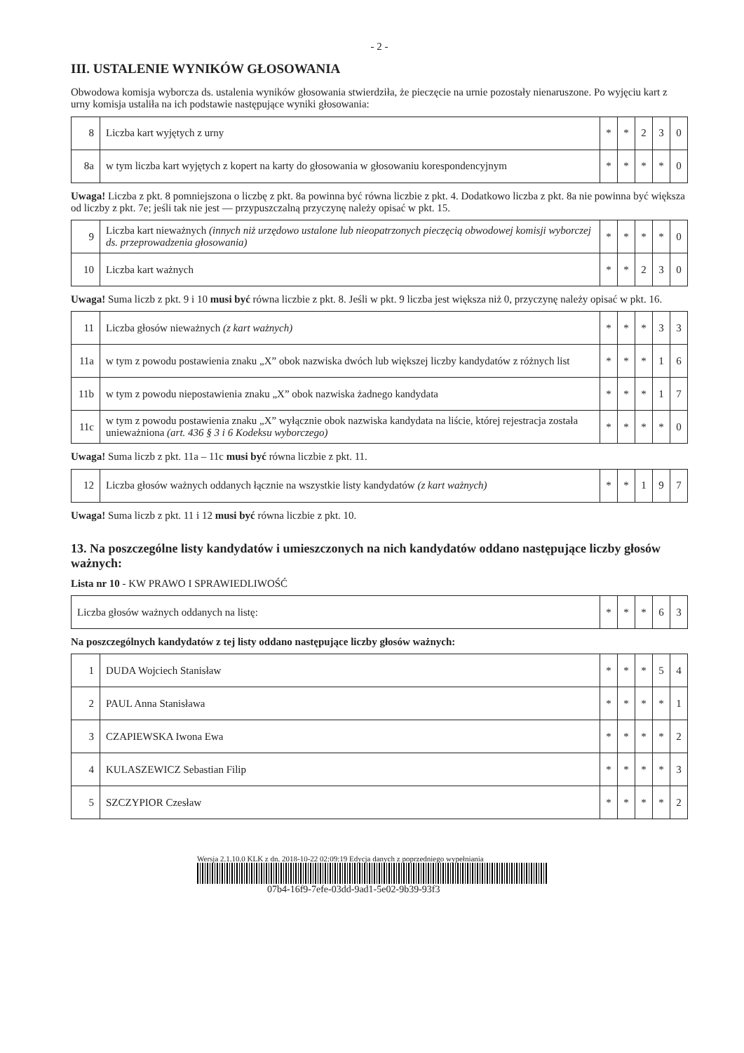- 2 -
III. USTALENIE WYNIKÓW GŁOSOWANIA
Obwodowa komisja wyborcza ds. ustalenia wyników głosowania stwierdziła, że pieczęcie na urnie pozostały nienaruszone. Po wyjęciu kart z urny komisja ustaliła na ich podstawie następujące wyniki głosowania:
| 8 | Liczba kart wyjętych z urny | * | * | 2 | 3 | 0 |
| 8a | w tym liczba kart wyjętych z kopert na karty do głosowania w głosowaniu korespondencyjnym | * | * | * | * | 0 |
Uwaga! Liczba z pkt. 8 pomniejszona o liczbę z pkt. 8a powinna być równa liczbie z pkt. 4. Dodatkowo liczba z pkt. 8a nie powinna być większa od liczby z pkt. 7e; jeśli tak nie jest — przypuszczalną przyczynę należy opisać w pkt. 15.
| 9 | Liczba kart nieważnych (innych niż urzędowo ustalone lub nieopatrzonych pieczęcią obwodowej komisji wyborczej ds. przeprowadzenia głosowania) | * | * | * | * | 0 |
| 10 | Liczba kart ważnych | * | * | 2 | 3 | 0 |
Uwaga! Suma liczb z pkt. 9 i 10 musi być równa liczbie z pkt. 8. Jeśli w pkt. 9 liczba jest większa niż 0, przyczynę należy opisać w pkt. 16.
| 11 | Liczba głosów nieważnych (z kart ważnych) | * | * | * | 3 | 3 |
| 11a | w tym z powodu postawienia znaku „X” obok nazwiska dwóch lub większej liczby kandydatów z różnych list | * | * | * | 1 | 6 |
| 11b | w tym z powodu niepostawienia znaku „X” obok nazwiska żadnego kandydata | * | * | * | 1 | 7 |
| 11c | w tym z powodu postawienia znaku „X” wyłącznie obok nazwiska kandydata na liście, której rejestracja została unieważniona (art. 436 § 3 i 6 Kodeksu wyborczego) | * | * | * | * | 0 |
Uwaga! Suma liczb z pkt. 11a – 11c musi być równa liczbie z pkt. 11.
| 12 | Liczba głosów ważnych oddanych łącznie na wszystkie listy kandydatów (z kart ważnych) | * | * | 1 | 9 | 7 |
Uwaga! Suma liczb z pkt. 11 i 12 musi być równa liczbie z pkt. 10.
13. Na poszczególne listy kandydatów i umieszczonych na nich kandydatów oddano następujące liczby głosów ważnych:
Lista nr 10 - KW PRAWO I SPRAWIEDLIWOŚĆ
| Liczba głosów ważnych oddanych na listę: | * | * | * | 6 | 3 |
Na poszczególnych kandydatów z tej listy oddano następujące liczby głosów ważnych:
| 1 | DUDA Wojciech Stanisław | * | * | * | 5 | 4 |
| 2 | PAUL Anna Stanisława | * | * | * | * | 1 |
| 3 | CZAPIEWSKA Iwona Ewa | * | * | * | * | 2 |
| 4 | KULASZEWICZ Sebastian Filip | * | * | * | * | 3 |
| 5 | SZCZYPIOR Czesław | * | * | * | * | 2 |
Wersja 2.1.10.0 KLK z dn. 2018-10-22 02:09:19 Edycja danych z poprzedniego wypełniania
07b4-16f9-7efe-03dd-9ad1-5e02-9b39-93f3